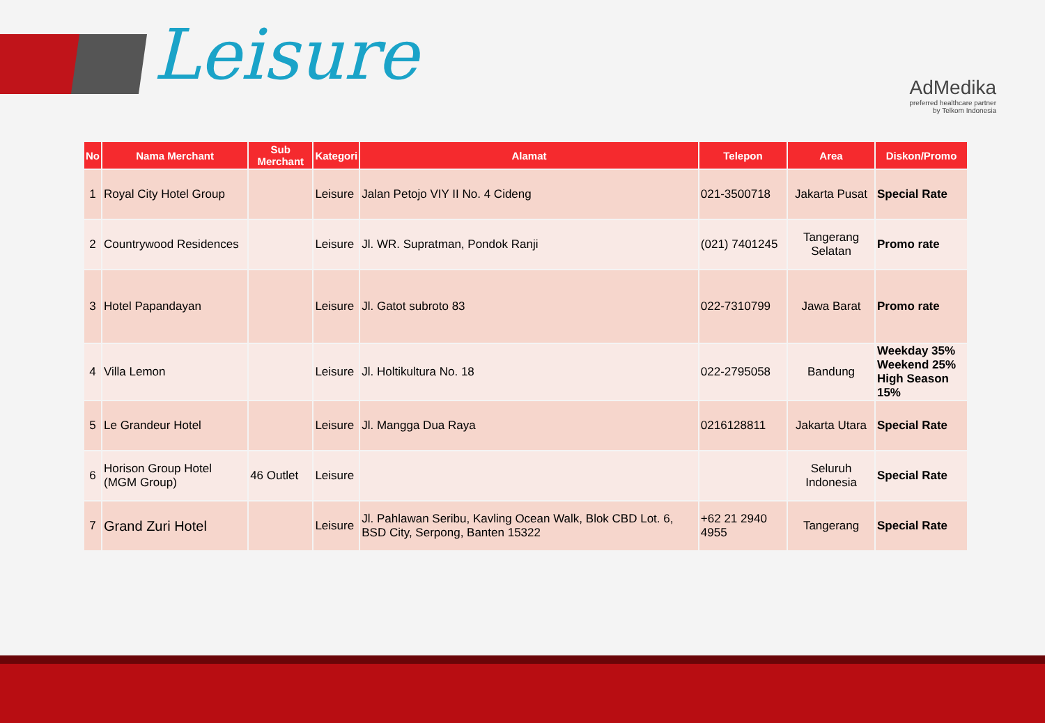Leisure
AdMedika
preferred healthcare partner
by Telkom Indonesia
| No | Nama Merchant | Sub Merchant | Kategori | Alamat | Telepon | Area | Diskon/Promo |
| --- | --- | --- | --- | --- | --- | --- | --- |
| 1 | Royal City Hotel Group | | Leisure | Jalan Petojo VIY II No. 4 Cideng | 021-3500718 | Jakarta Pusat | Special Rate |
| 2 | Countrywood Residences | | Leisure | Jl. WR. Supratman, Pondok Ranji | (021) 7401245 | Tangerang Selatan | Promo rate |
| 3 | Hotel Papandayan | | Leisure | Jl. Gatot subroto 83 | 022-7310799 | Jawa Barat | Promo rate |
| 4 | Villa Lemon | | Leisure | Jl. Holtikultura No. 18 | 022-2795058 | Bandung | Weekday 35% Weekend 25% High Season 15% |
| 5 | Le Grandeur Hotel | | Leisure | Jl. Mangga Dua Raya | 0216128811 | Jakarta Utara | Special Rate |
| 6 | Horison Group Hotel (MGM Group) | 46 Outlet | Leisure | | | Seluruh Indonesia | Special Rate |
| 7 | Grand Zuri Hotel | | Leisure | Jl. Pahlawan Seribu, Kavling Ocean Walk, Blok CBD Lot. 6, BSD City, Serpong, Banten 15322 | +62 21 2940 4955 | Tangerang | Special Rate |